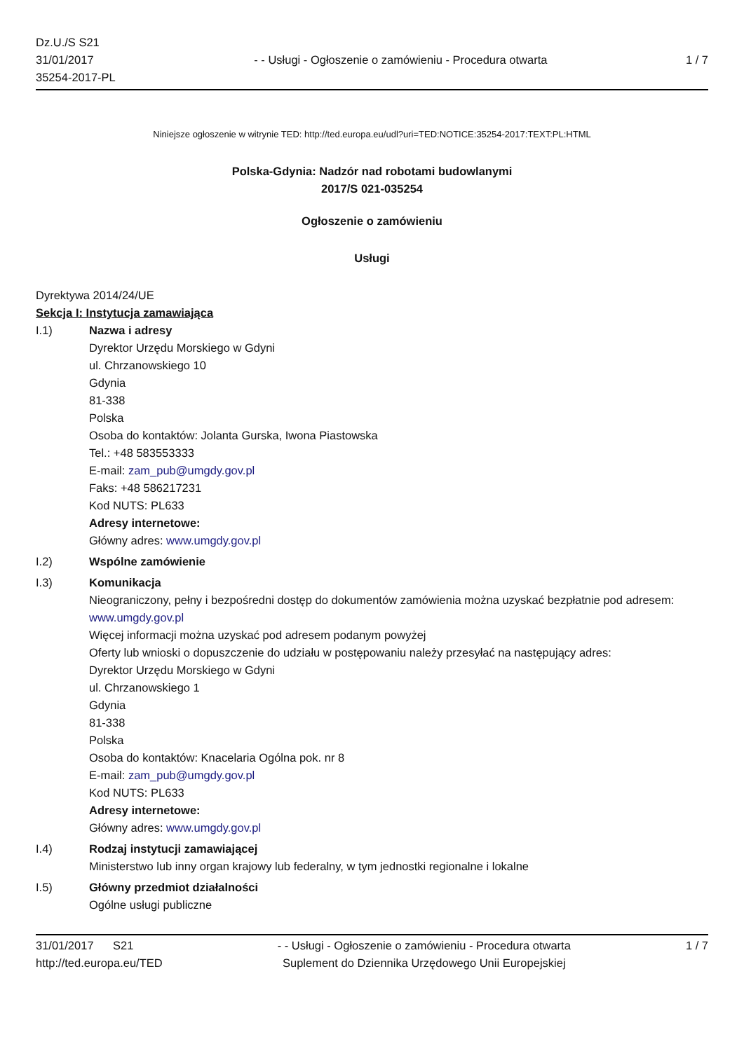Dz.U./S S21
31/01/2017
35254-2017-PL
- - Usługi - Ogłoszenie o zamówieniu - Procedura otwarta
1 / 7
Niniejsze ogłoszenie w witrynie TED: http://ted.europa.eu/udl?uri=TED:NOTICE:35254-2017:TEXT:PL:HTML
Polska-Gdynia: Nadzór nad robotami budowlanymi
2017/S 021-035254
Ogłoszenie o zamówieniu
Usługi
Dyrektywa 2014/24/UE
Sekcja I: Instytucja zamawiająca
I.1) Nazwa i adresy
Dyrektor Urzędu Morskiego w Gdyni
ul. Chrzanowskiego 10
Gdynia
81-338
Polska
Osoba do kontaktów: Jolanta Gurska, Iwona Piastowska
Tel.: +48 583553333
E-mail: zam_pub@umgdy.gov.pl
Faks: +48 586217231
Kod NUTS: PL633
Adresy internetowe:
Główny adres: www.umgdy.gov.pl
I.2) Wspólne zamówienie
I.3) Komunikacja
Nieograniczony, pełny i bezpośredni dostęp do dokumentów zamówienia można uzyskać bezpłatnie pod adresem: www.umgdy.gov.pl
Więcej informacji można uzyskać pod adresem podanym powyżej
Oferty lub wnioski o dopuszczenie do udziału w postępowaniu należy przesyłać na następujący adres:
Dyrektor Urzędu Morskiego w Gdyni
ul. Chrzanowskiego 1
Gdynia
81-338
Polska
Osoba do kontaktów: Knacelaria Ogólna pok. nr 8
E-mail: zam_pub@umgdy.gov.pl
Kod NUTS: PL633
Adresy internetowe:
Główny adres: www.umgdy.gov.pl
I.4) Rodzaj instytucji zamawiającej
Ministerstwo lub inny organ krajowy lub federalny, w tym jednostki regionalne i lokalne
I.5) Główny przedmiot działalności
Ogólne usługi publiczne
31/01/2017 S21
http://ted.europa.eu/TED
- - Usługi - Ogłoszenie o zamówieniu - Procedura otwarta
Suplement do Dziennika Urzędowego Unii Europejskiej
1 / 7